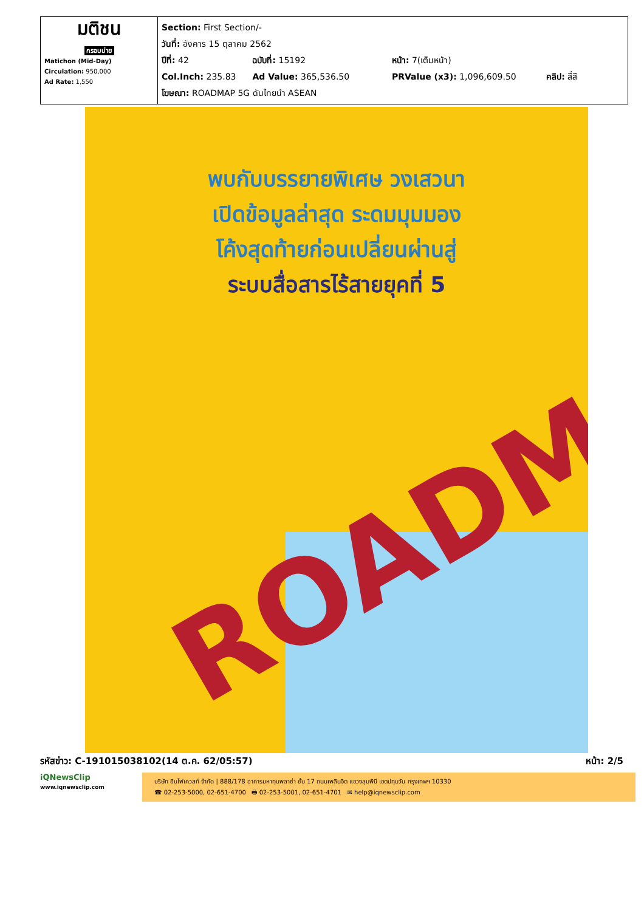| มติชน กรอบบ่าย Matichon (Mid-Day) Circulation: 950,000 Ad Rate: 1,550 | Section: First Section/- วันที่: อังคาร 15 ตุลาคม 2562 ปีที่: 42 ฉบับที่: 15192 หน้า: 7(เต็มหน้า) Col.Inch: 235.83 Ad Value: 365,536.50 PRValue (x3): 1,096,609.50 คลิป: สี่สี โฆษณา: ROADMAP 5G ดันไทยนำ ASEAN |
พบกับบรรยายพิเศษ วงเสวนา
เปิดข้อมูลล่าสุด ระดมมุมมอง
โค้งสุดท้ายก่อนเปลี่ยนผ่านสู่
ระบบสื่อสารไร้สายยุคที่ 5
ROADM
รหัสข่าว: C-191015038102(14 ต.ค. 62/05:57) หน้า: 2/5
iQNewsClip
www.iqnewsclip.com
บริษัท อินโฟเควสท์ จำกัด | 888/178 อาคารมหาทุนพลาซ่า ชั้น 17 ถนนเพลินจิต แขวงลุมพินี เขตปทุมวัน กรุงเทพฯ 10330
☎ 02-253-5000, 02-651-4700 🖶 02-253-5001, 02-651-4701 ✉ help@iqnewsclip.com